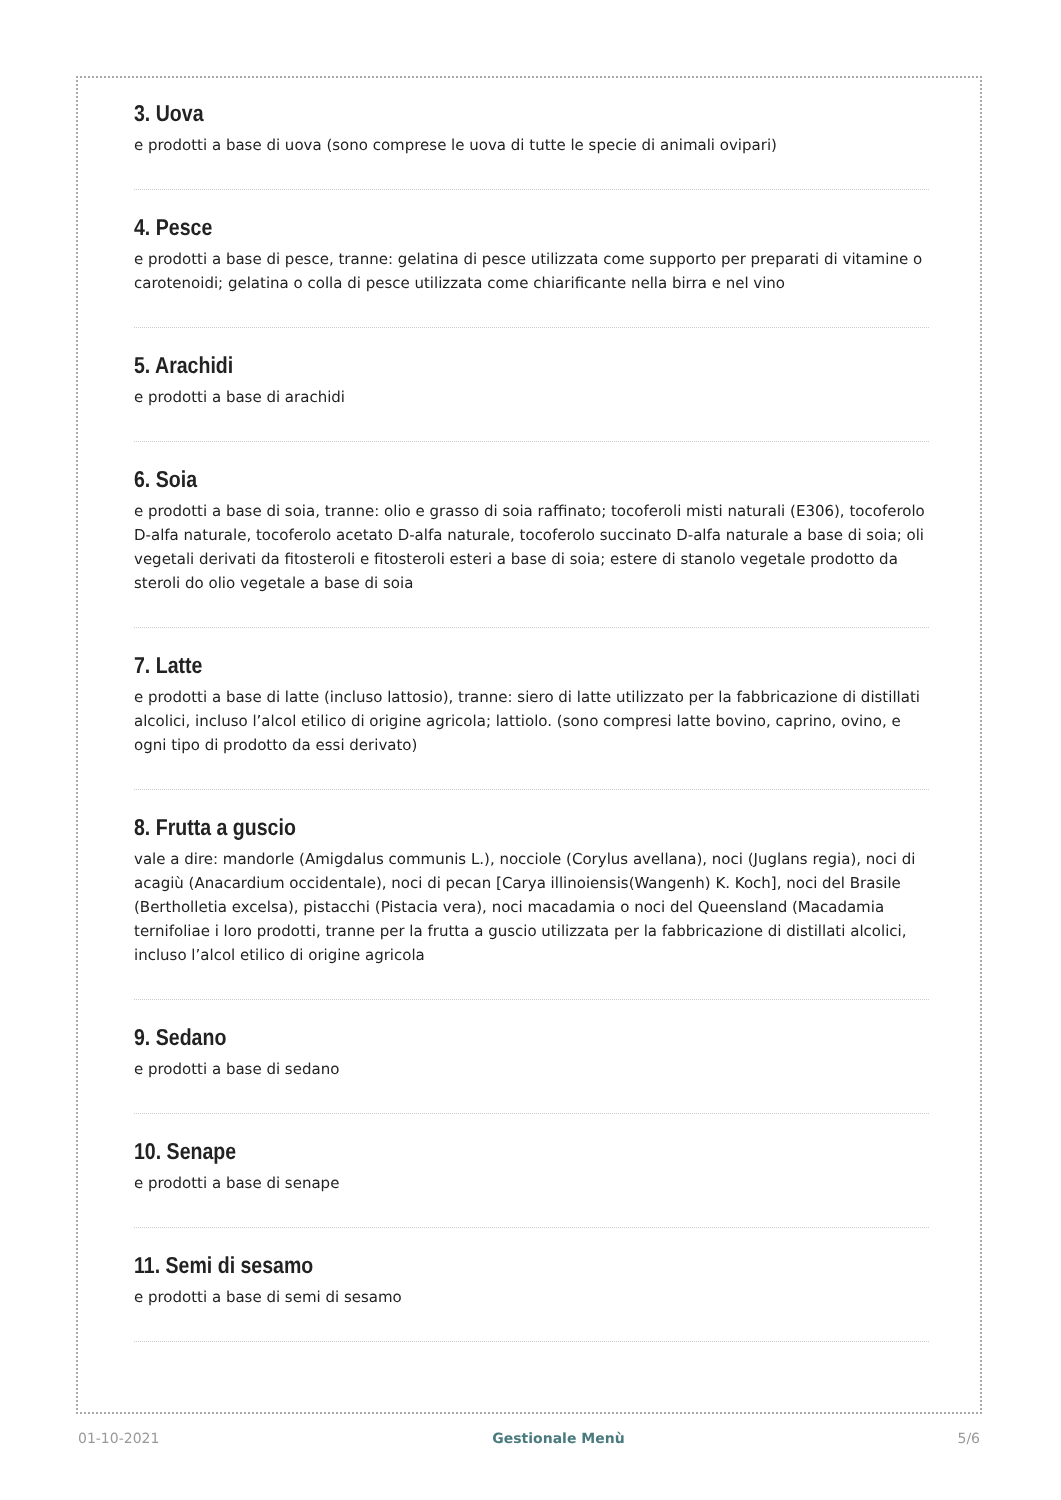3. Uova
e prodotti a base di uova (sono comprese le uova di tutte le specie di animali ovipari)
4. Pesce
e prodotti a base di pesce, tranne: gelatina di pesce utilizzata come supporto per preparati di vitamine o carotenoidi; gelatina o colla di pesce utilizzata come chiarificante nella birra e nel vino
5. Arachidi
e prodotti a base di arachidi
6. Soia
e prodotti a base di soia, tranne: olio e grasso di soia raffinato; tocoferoli misti naturali (E306), tocoferolo D-alfa naturale, tocoferolo acetato D-alfa naturale, tocoferolo succinato D-alfa naturale a base di soia; oli vegetali derivati da fitosteroli e fitosteroli esteri a base di soia; estere di stanolo vegetale prodotto da steroli do olio vegetale a base di soia
7. Latte
e prodotti a base di latte (incluso lattosio), tranne: siero di latte utilizzato per la fabbricazione di distillati alcolici, incluso l’alcol etilico di origine agricola; lattiolo. (sono compresi latte bovino, caprino, ovino, e ogni tipo di prodotto da essi derivato)
8. Frutta a guscio
vale a dire: mandorle (Amigdalus communis L.), nocciole (Corylus avellana), noci (Juglans regia), noci di acagiù (Anacardium occidentale), noci di pecan [Carya illinoiensis(Wangenh) K. Koch], noci del Brasile (Bertholletia excelsa), pistacchi (Pistacia vera), noci macadamia o noci del Queensland (Macadamia ternifoliae i loro prodotti, tranne per la frutta a guscio utilizzata per la fabbricazione di distillati alcolici, incluso l’alcol etilico di origine agricola
9. Sedano
e prodotti a base di sedano
10. Senape
e prodotti a base di senape
11. Semi di sesamo
e prodotti a base di semi di sesamo
01-10-2021 Gestionale Menù 5/6